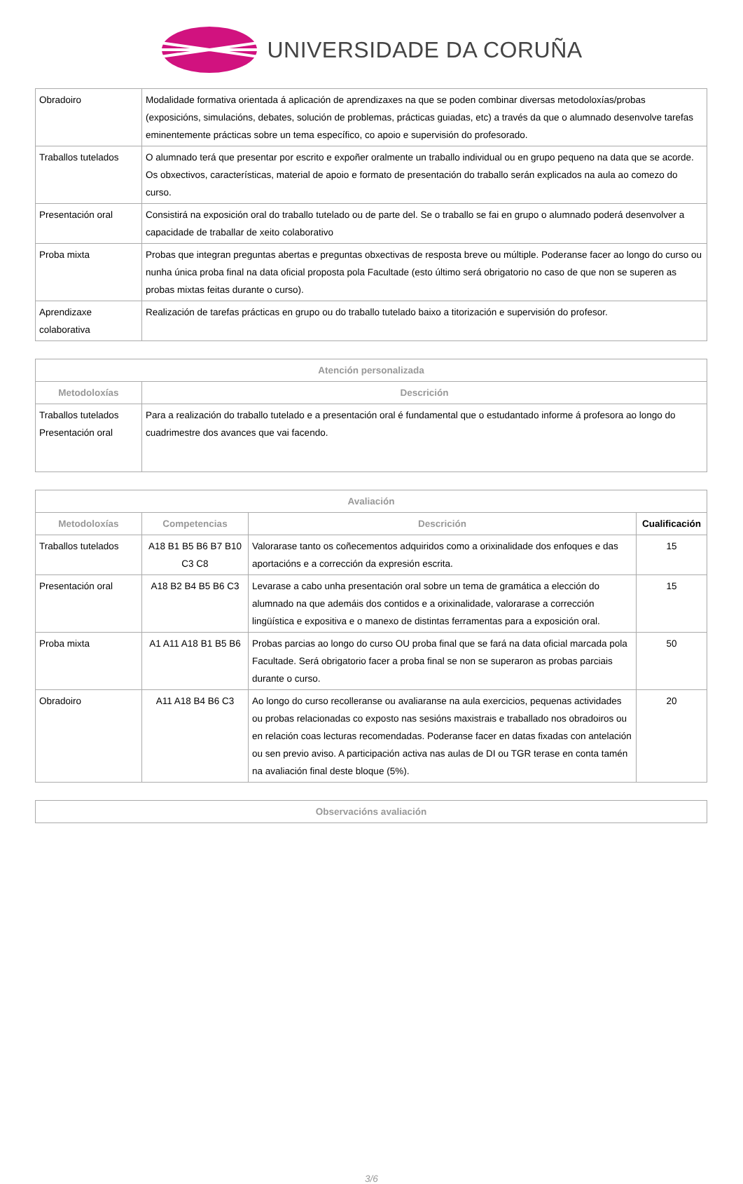UNIVERSIDADE DA CORUÑA
| Obradoiro | Modalidade formativa orientada á aplicación de aprendizaxes na que se poden combinar diversas metodoloxías/probas (exposicións, simulacións, debates, solución de problemas, prácticas guiadas, etc) a través da que o alumnado desenvolve tarefas eminentemente prácticas sobre un tema específico, co apoio e supervisión do profesorado. |
| Traballos tutelados | O alumnado terá que presentar por escrito e expoñer oralmente un traballo individual ou en grupo pequeno na data que se acorde. Os obxectivos, características, material de apoio e formato de presentación do traballo serán explicados na aula ao comezo do curso. |
| Presentación oral | Consistirá na exposición oral do traballo tutelado ou de parte del. Se o traballo se fai en grupo o alumnado poderá desenvolver a capacidade de traballar de xeito colaborativo |
| Proba mixta | Probas que integran preguntas abertas e preguntas obxectivas de resposta breve ou múltiple. Poderanse facer ao longo do curso ou nunha única proba final na data oficial proposta pola Facultade (esto último será obrigatorio no caso de que non se superen as probas mixtas feitas durante o curso). |
| Aprendizaxe colaborativa | Realización de tarefas prácticas en grupo ou do traballo tutelado baixo a titorización e supervisión do profesor. |
| Atención personalizada | |
| --- | --- |
| Metodoloxías | Descrición |
| Traballos tutelados Presentación oral | Para a realización do traballo tutelado e a presentación oral é fundamental que o estudantado informe á profesora ao longo do cuadrimestre dos avances que vai facendo. |
| Avaliación | | | |
| --- | --- | --- | --- |
| Metodoloxías | Competencias | Descrición | Cualificación |
| Traballos tutelados | A18 B1 B5 B6 B7 B10 C3 C8 | Valorarase tanto os coñecementos adquiridos como a orixinalidade dos enfoques e das aportacións e a corrección da expresión escrita. | 15 |
| Presentación oral | A18 B2 B4 B5 B6 C3 | Levarase a cabo unha presentación oral sobre un tema de gramática a elección do alumnado na que ademáis dos contidos e a orixinalidade, valorarase a corrección lingüística e expositiva e o manexo de distintas ferramentas para a exposición oral. | 15 |
| Proba mixta | A1 A11 A18 B1 B5 B6 | Probas parcias ao longo do curso OU proba final que se fará na data oficial marcada pola Facultade. Será obrigatorio facer a proba final se non se superaron as probas parciais durante o curso. | 50 |
| Obradoiro | A11 A18 B4 B6 C3 | Ao longo do curso recolleranse ou avaliaranse na aula exercicios, pequenas actividades ou probas relacionadas co exposto nas sesións maxistrais e traballado nos obradoiros ou en relación coas lecturas recomendadas. Poderanse facer en datas fixadas con antelación ou sen previo aviso. A participación activa nas aulas de DI ou TGR terase en conta tamén na avaliación final deste bloque (5%). | 20 |
| Observacións avaliación |
| --- |
3/6